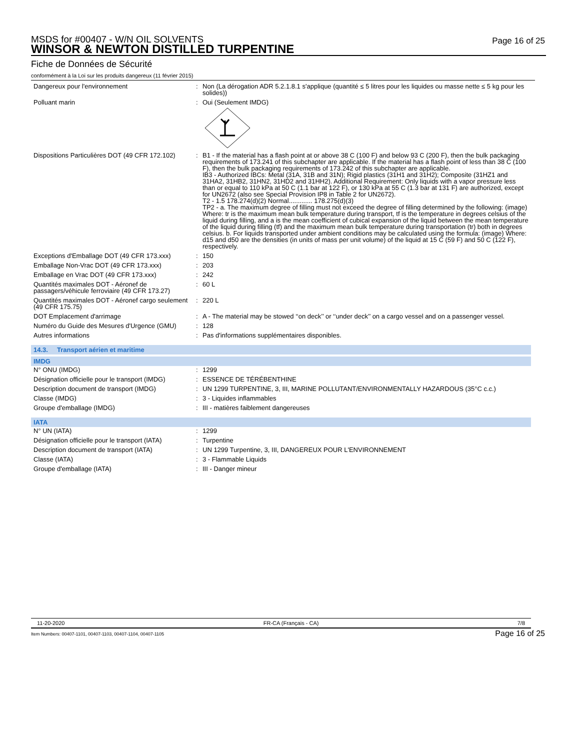MSDS for #00407 - W/N OIL SOLVENTS
WINSOR & NEWTON DISTILLED TURPENTINE
Page 16 of 25
Fiche de Données de Sécurité
conformément à la Loi sur les produits dangereux (11 février 2015)
| Dangereux pour l'environnement | : | Non (La dérogation ADR 5.2.1.8.1 s'applique (quantité ≤ 5 litres pour les liquides ou masse nette ≤ 5 kg pour les solides)) |
| Polluant marin | : | Oui (Seulement IMDG) |
| Dispositions Particulières DOT (49 CFR 172.102) | : | B1 - If the material has a flash point at or above 38 C (100 F) and below 93 C (200 F), then the bulk packaging requirements of 173.241 of this subchapter are applicable. If the material has a flash point of less than 38 C (100 F), then the bulk packaging requirements of 173.242 of this subchapter are applicable. IB3 - Authorized IBCs: Metal (31A, 31B and 31N); Rigid plastics (31H1 and 31H2); Composite (31HZ1 and 31HA2, 31HB2, 31HN2, 31HD2 and 31HH2). Additional Requirement: Only liquids with a vapor pressure less than or equal to 110 kPa at 50 C (1.1 bar at 122 F), or 130 kPa at 55 C (1.3 bar at 131 F) are authorized, except for UN2672 (also see Special Provision IP8 in Table 2 for UN2672). T2 - 1.5 178.274(d)(2) Normal............. 178.275(d)(3) TP2 - a. The maximum degree of filling must not exceed the degree of filling determined by the following: (image) Where: tr is the maximum mean bulk temperature during transport, tf is the temperature in degrees celsius of the liquid during filling, and a is the mean coefficient of cubical expansion of the liquid between the mean temperature of the liquid during filling (tf) and the maximum mean bulk temperature during transportation (tr) both in degrees celsius. b. For liquids transported under ambient conditions may be calculated using the formula: (image) Where: d15 and d50 are the densities (in units of mass per unit volume) of the liquid at 15 C (59 F) and 50 C (122 F), respectively. |
| Exceptions d'Emballage DOT (49 CFR 173.xxx) | : | 150 |
| Emballage Non-Vrac DOT (49 CFR 173.xxx) | : | 203 |
| Emballage en Vrac DOT (49 CFR 173.xxx) | : | 242 |
| Quantités maximales DOT - Aéronef de passagers/véhicule ferroviaire (49 CFR 173.27) | : | 60 L |
| Quantités maximales DOT - Aéronef cargo seulement (49 CFR 175.75) | : | 220 L |
| DOT Emplacement d'arrimage | : | A - The material may be stowed ‘‘on deck’’ or ‘‘under deck’’ on a cargo vessel and on a passenger vessel. |
| Numéro du Guide des Mesures d'Urgence (GMU) | : | 128 |
| Autres informations | : | Pas d'informations supplémentaires disponibles. |
14.3. Transport aérien et maritime
IMDG
| N° ONU (IMDG) | : | 1299 |
| Désignation officielle pour le transport (IMDG) | : | ESSENCE DE TÉRÉBENTHINE |
| Description document de transport (IMDG) | : | UN 1299 TURPENTINE, 3, III, MARINE POLLUTANT/ENVIRONMENTALLY HAZARDOUS (35°C c.c.) |
| Classe (IMDG) | : | 3 - Liquides inflammables |
| Groupe d'emballage (IMDG) | : | III - matières faiblement dangereuses |
IATA
| N° UN (IATA) | : | 1299 |
| Désignation officielle pour le transport (IATA) | : | Turpentine |
| Description document de transport (IATA) | : | UN 1299 Turpentine, 3, III, DANGEREUX POUR L'ENVIRONNEMENT |
| Classe (IATA) | : | 3 - Flammable Liquids |
| Groupe d'emballage (IATA) | : | III - Danger mineur |
11-20-2020 FR-CA (Français - CA) 7/8
Item Numbers: 00407-1101, 00407-1103, 00407-1104, 00407-1105
Page 16 of 25